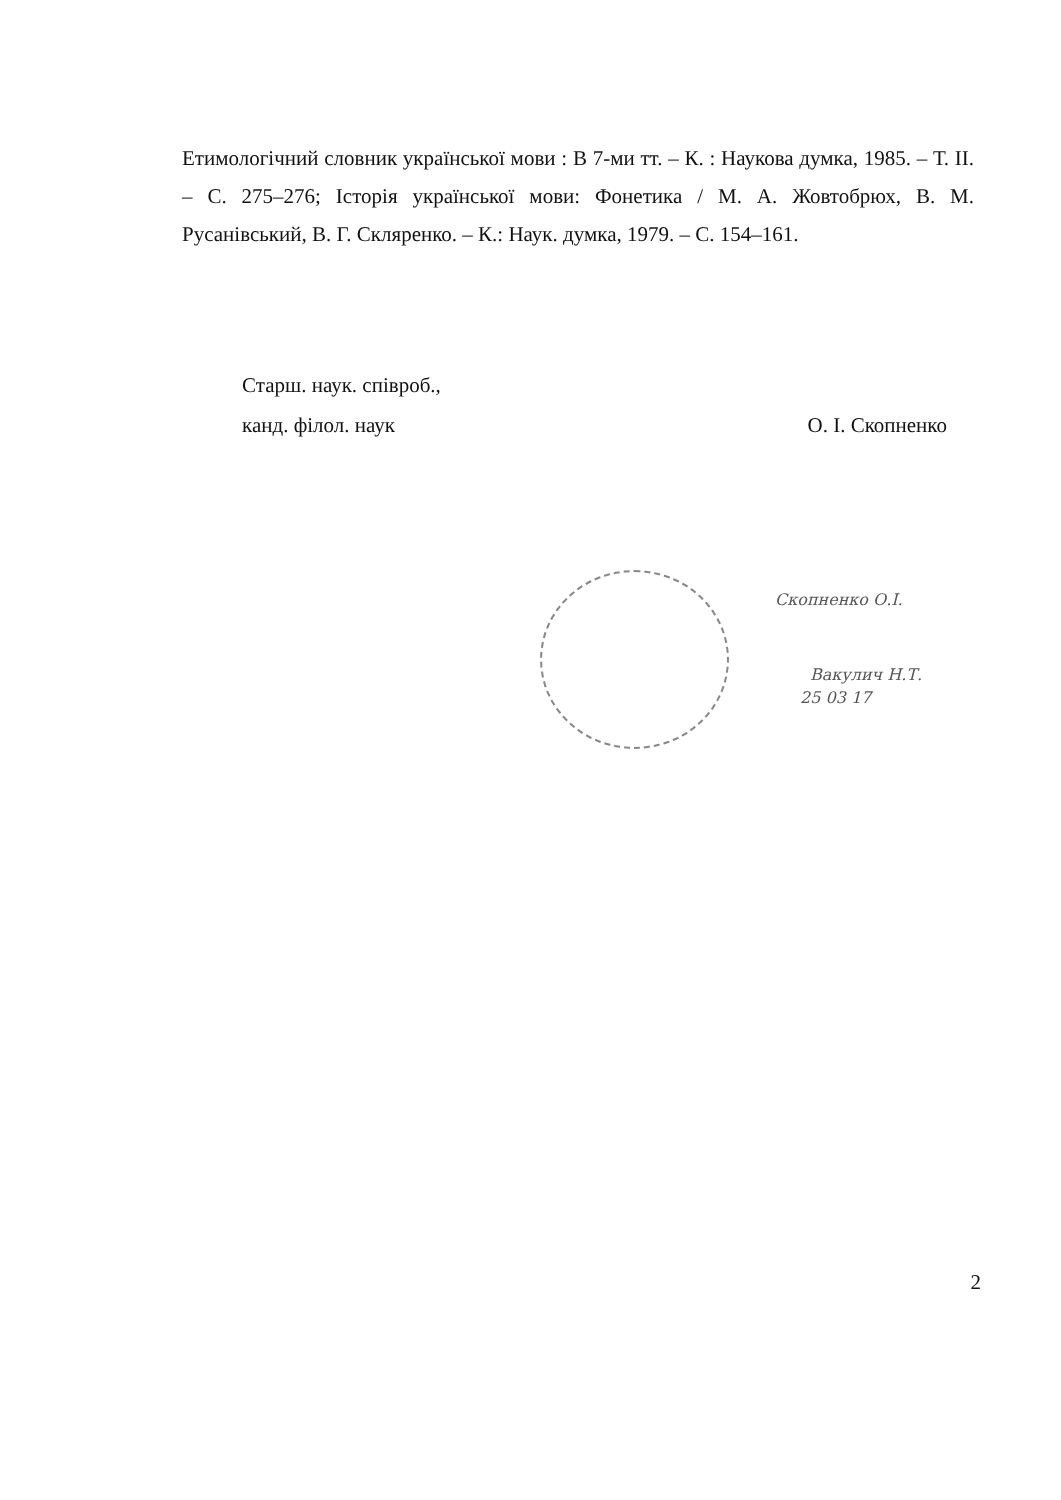Етимологічний словник української мови : В 7-ми тт. – К. : Наукова думка, 1985. – Т. ІІ. – С. 275–276; Історія української мови: Фонетика / М. А. Жовтобрюх, В. М. Русанівський, В. Г. Скляренко. – К.: Наук. думка, 1979. – С. 154–161.
Старш. наук. співроб.,
канд. філол. наук
О. І. Скопненко
Скопненко О.І.
Вакулич Н.Т.
25 03 17
2